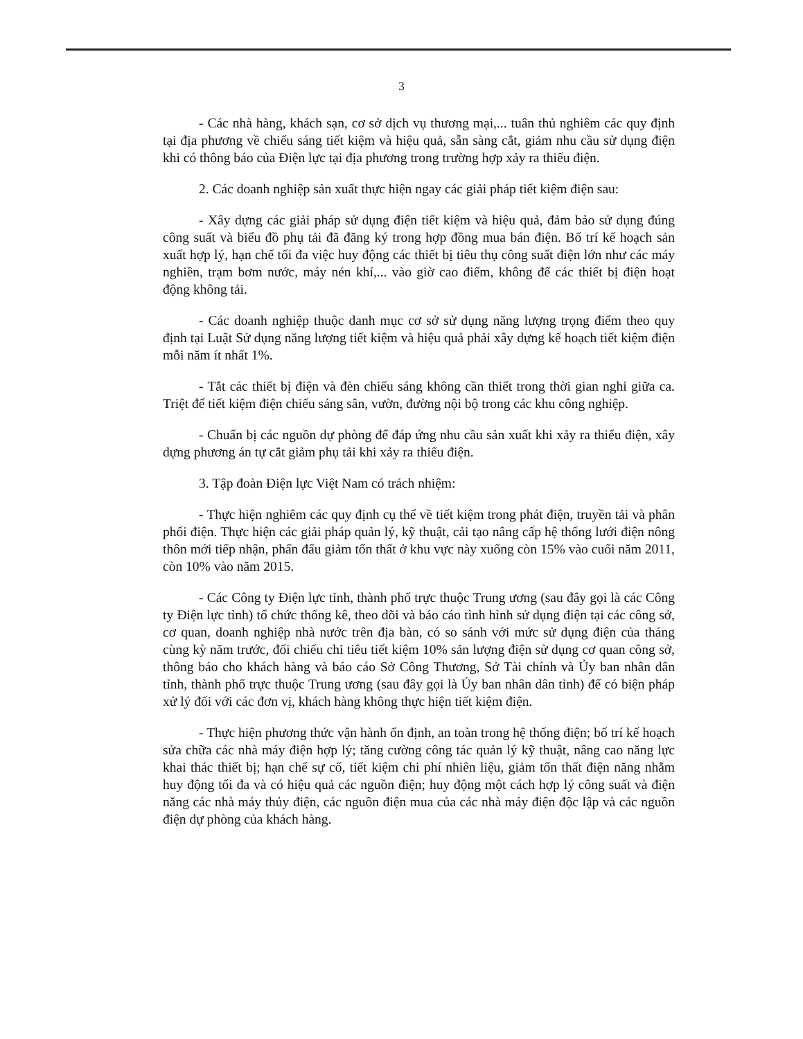3
- Các nhà hàng, khách sạn, cơ sở dịch vụ thương mại,... tuân thủ nghiêm các quy định tại địa phương về chiếu sáng tiết kiệm và hiệu quả, sẵn sàng cắt, giảm nhu cầu sử dụng điện khi có thông báo của Điện lực tại địa phương trong trường hợp xảy ra thiếu điện.
2. Các doanh nghiệp sản xuất thực hiện ngay các giải pháp tiết kiệm điện sau:
- Xây dựng các giải pháp sử dụng điện tiết kiệm và hiệu quả, đảm bảo sử dụng đúng công suất và biểu đồ phụ tải đã đăng ký trong hợp đồng mua bán điện. Bố trí kế hoạch sản xuất hợp lý, hạn chế tối đa việc huy động các thiết bị tiêu thụ công suất điện lớn như các máy nghiền, trạm bơm nước, máy nén khí,... vào giờ cao điểm, không để các thiết bị điện hoạt động không tải.
- Các doanh nghiệp thuộc danh mục cơ sở sử dụng năng lượng trọng điểm theo quy định tại Luật Sử dụng năng lượng tiết kiệm và hiệu quả phải xây dựng kế hoạch tiết kiệm điện mỗi năm ít nhất 1%.
- Tắt các thiết bị điện và đèn chiếu sáng không cần thiết trong thời gian nghỉ giữa ca. Triệt để tiết kiệm điện chiếu sáng sân, vườn, đường nội bộ trong các khu công nghiệp.
- Chuẩn bị các nguồn dự phòng để đáp ứng nhu cầu sản xuất khi xảy ra thiếu điện, xây dựng phương án tự cắt giảm phụ tải khi xảy ra thiếu điện.
3. Tập đoàn Điện lực Việt Nam có trách nhiệm:
- Thực hiện nghiêm các quy định cụ thể về tiết kiệm trong phát điện, truyền tải và phân phối điện. Thực hiện các giải pháp quản lý, kỹ thuật, cải tạo nâng cấp hệ thống lưới điện nông thôn mới tiếp nhận, phấn đấu giảm tổn thất ở khu vực này xuống còn 15% vào cuối năm 2011, còn 10% vào năm 2015.
- Các Công ty Điện lực tỉnh, thành phố trực thuộc Trung ương (sau đây gọi là các Công ty Điện lực tỉnh) tổ chức thống kê, theo dõi và báo cáo tình hình sử dụng điện tại các công sở, cơ quan, doanh nghiệp nhà nước trên địa bàn, có so sánh với mức sử dụng điện của tháng cùng kỳ năm trước, đối chiếu chỉ tiêu tiết kiệm 10% sản lượng điện sử dụng cơ quan công sở, thông báo cho khách hàng và báo cáo Sở Công Thương, Sở Tài chính và Ủy ban nhân dân tỉnh, thành phố trực thuộc Trung ương (sau đây gọi là Ủy ban nhân dân tỉnh) để có biện pháp xử lý đối với các đơn vị, khách hàng không thực hiện tiết kiệm điện.
- Thực hiện phương thức vận hành ổn định, an toàn trong hệ thống điện; bố trí kế hoạch sửa chữa các nhà máy điện hợp lý; tăng cường công tác quản lý kỹ thuật, nâng cao năng lực khai thác thiết bị; hạn chế sự cố, tiết kiệm chi phí nhiên liệu, giảm tổn thất điện năng nhằm huy động tối đa và có hiệu quả các nguồn điện; huy động một cách hợp lý công suất và điện năng các nhà máy thủy điện, các nguồn điện mua của các nhà máy điện độc lập và các nguồn điện dự phòng của khách hàng.